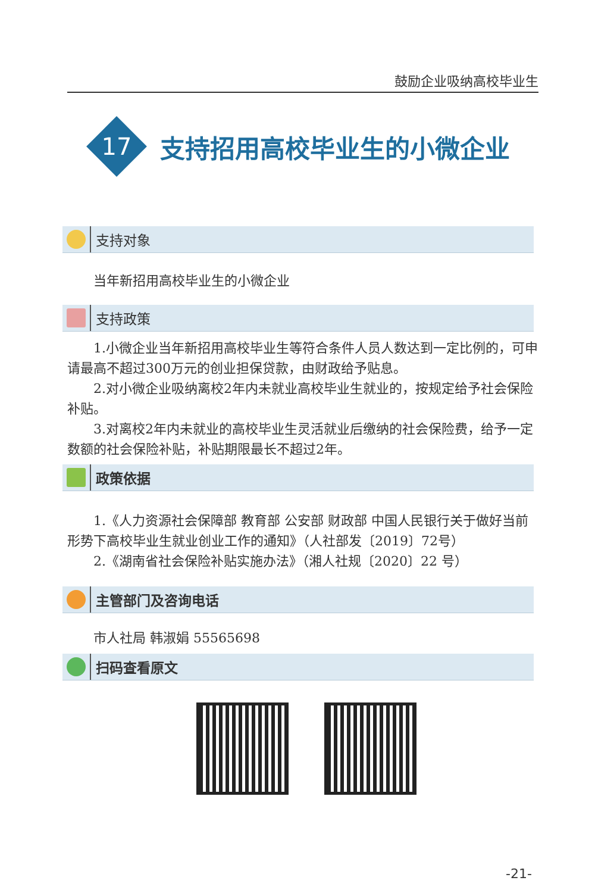鼓励企业吸纳高校毕业生
17
支持招用高校毕业生的小微企业
支持对象
当年新招用高校毕业生的小微企业
支持政策
1.小微企业当年新招用高校毕业生等符合条件人员人数达到一定比例的，可申请最高不超过300万元的创业担保贷款，由财政给予贴息。
2.对小微企业吸纳离校2年内未就业高校毕业生就业的，按规定给予社会保险补贴。
3.对离校2年内未就业的高校毕业生灵活就业后缴纳的社会保险费，给予一定数额的社会保险补贴，补贴期限最长不超过2年。
政策依据
1.《人力资源社会保障部 教育部 公安部 财政部 中国人民银行关于做好当前形势下高校毕业生就业创业工作的通知》（人社部发〔2019〕72号）
2.《湖南省社会保险补贴实施办法》（湘人社规〔2020〕22 号）
主管部门及咨询电话
市人社局 韩淑娟 55565698
扫码查看原文
-21-